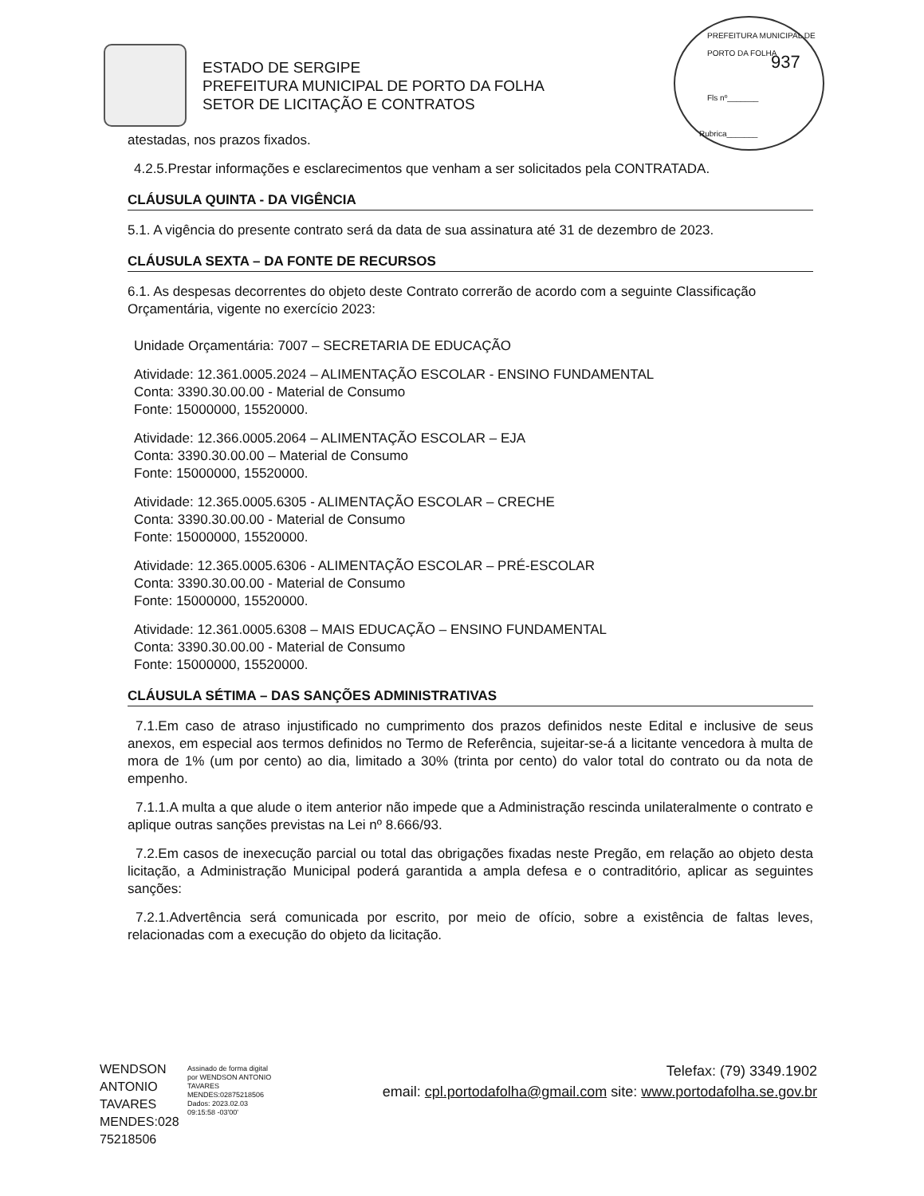ESTADO DE SERGIPE
PREFEITURA MUNICIPAL DE PORTO DA FOLHA
SETOR DE LICITAÇÃO E CONTRATOS
PREFEITURA MUNICIPAL DE PORTO DA FOLHA
937
Fls nº_______
Rubrica_______
atestadas, nos prazos fixados.
4.2.5.Prestar informações e esclarecimentos que venham a ser solicitados pela CONTRATADA.
CLÁUSULA QUINTA - DA VIGÊNCIA
5.1. A vigência do presente contrato será da data de sua assinatura até 31 de dezembro de 2023.
CLÁUSULA SEXTA – DA FONTE DE RECURSOS
6.1. As despesas decorrentes do objeto deste Contrato correrão de acordo com a seguinte Classificação Orçamentária, vigente no exercício 2023:
Unidade Orçamentária: 7007 – SECRETARIA DE EDUCAÇÃO
Atividade: 12.361.0005.2024 – ALIMENTAÇÃO ESCOLAR - ENSINO FUNDAMENTAL
Conta: 3390.30.00.00 - Material de Consumo
Fonte: 15000000, 15520000.
Atividade: 12.366.0005.2064 – ALIMENTAÇÃO ESCOLAR – EJA
Conta: 3390.30.00.00 – Material de Consumo
Fonte: 15000000, 15520000.
Atividade: 12.365.0005.6305 - ALIMENTAÇÃO ESCOLAR – CRECHE
Conta: 3390.30.00.00 - Material de Consumo
Fonte: 15000000, 15520000.
Atividade: 12.365.0005.6306 - ALIMENTAÇÃO ESCOLAR – PRÉ-ESCOLAR
Conta: 3390.30.00.00 - Material de Consumo
Fonte: 15000000, 15520000.
Atividade: 12.361.0005.6308 – MAIS EDUCAÇÃO – ENSINO FUNDAMENTAL
Conta: 3390.30.00.00 - Material de Consumo
Fonte: 15000000, 15520000.
CLÁUSULA SÉTIMA – DAS SANÇÕES ADMINISTRATIVAS
7.1.Em caso de atraso injustificado no cumprimento dos prazos definidos neste Edital e inclusive de seus anexos, em especial aos termos definidos no Termo de Referência, sujeitar-se-á a licitante vencedora à multa de mora de 1% (um por cento) ao dia, limitado a 30% (trinta por cento) do valor total do contrato ou da nota de empenho.
7.1.1.A multa a que alude o item anterior não impede que a Administração rescinda unilateralmente o contrato e aplique outras sanções previstas na Lei nº 8.666/93.
7.2.Em casos de inexecução parcial ou total das obrigações fixadas neste Pregão, em relação ao objeto desta licitação, a Administração Municipal poderá garantida a ampla defesa e o contraditório, aplicar as seguintes sanções:
7.2.1.Advertência será comunicada por escrito, por meio de ofício, sobre a existência de faltas leves, relacionadas com a execução do objeto da licitação.
WENDSON ANTONIO TAVARES MENDES:028 75218506
Assinado de forma digital por WENDSON ANTONIO TAVARES MENDES:02875218506
Dados: 2023.02.03 09:15:58 -03'00'
Telefax: (79) 3349.1902
email: cpl.portodafolha@gmail.com site: www.portodafolha.se.gov.br